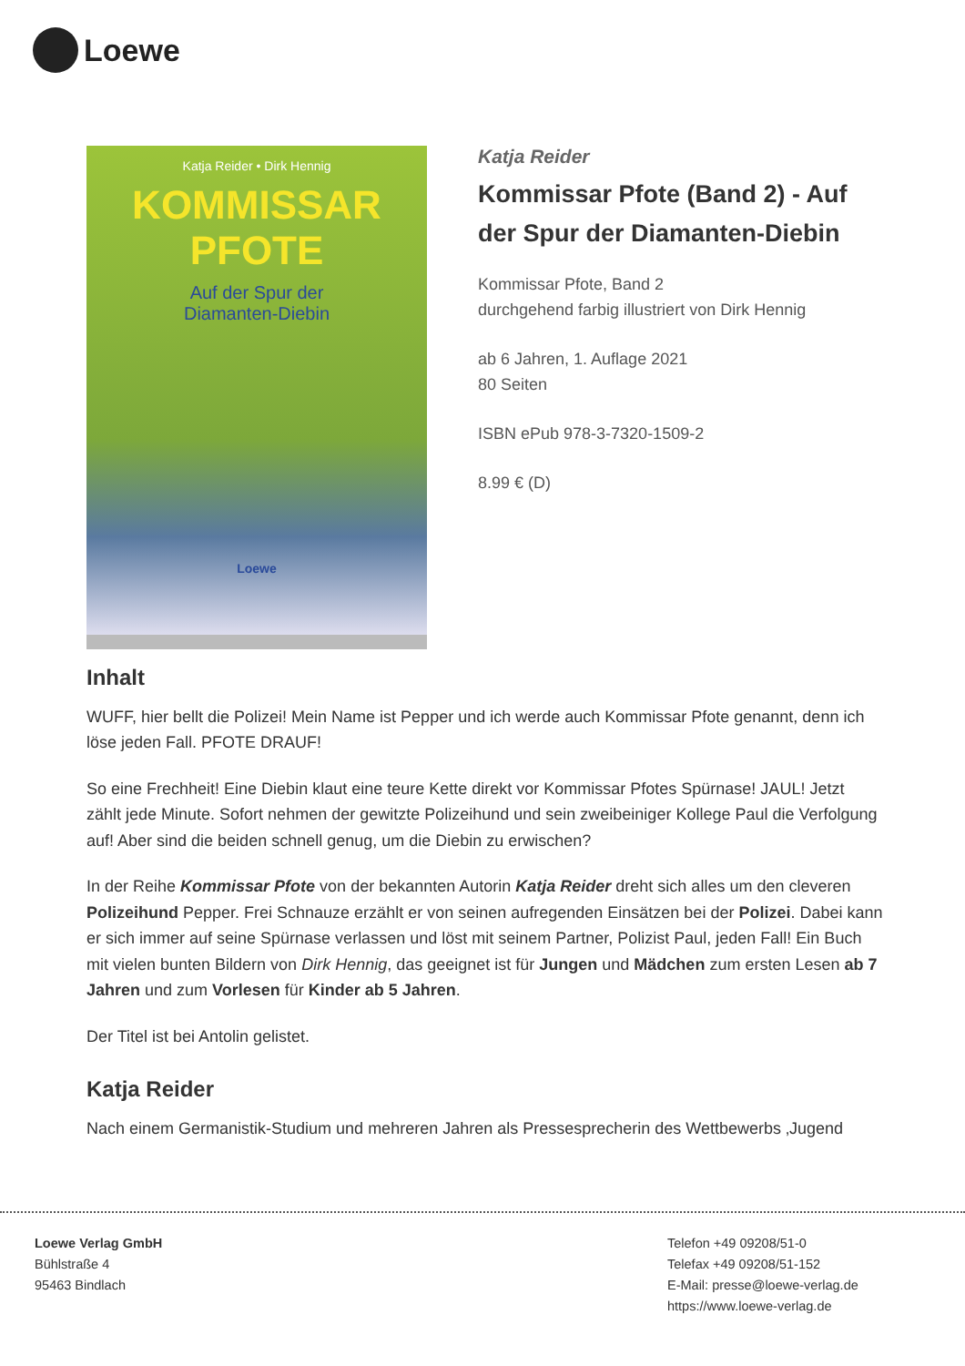Loewe
Katja Reider • Dirk Hennig
KOMMISSAR
PFOTE
Auf der Spur der
Diamanten-Diebin
Loewe
Katja Reider
Kommissar Pfote (Band 2) - Auf der Spur der Diamanten-Diebin
Kommissar Pfote, Band 2
durchgehend farbig illustriert von Dirk Hennig
ab 6 Jahren, 1. Auflage 2021
80 Seiten
ISBN ePub 978-3-7320-1509-2
8.99 € (D)
Inhalt
WUFF, hier bellt die Polizei! Mein Name ist Pepper und ich werde auch Kommissar Pfote genannt, denn ich löse jeden Fall. PFOTE DRAUF!
So eine Frechheit! Eine Diebin klaut eine teure Kette direkt vor Kommissar Pfotes Spürnase! JAUL! Jetzt zählt jede Minute. Sofort nehmen der gewitzte Polizeihund und sein zweibeiniger Kollege Paul die Verfolgung auf! Aber sind die beiden schnell genug, um die Diebin zu erwischen?
In der Reihe Kommissar Pfote von der bekannten Autorin Katja Reider dreht sich alles um den cleveren Polizeihund Pepper. Frei Schnauze erzählt er von seinen aufregenden Einsätzen bei der Polizei. Dabei kann er sich immer auf seine Spürnase verlassen und löst mit seinem Partner, Polizist Paul, jeden Fall! Ein Buch mit vielen bunten Bildern von Dirk Hennig, das geeignet ist für Jungen und Mädchen zum ersten Lesen ab 7 Jahren und zum Vorlesen für Kinder ab 5 Jahren.
Der Titel ist bei Antolin gelistet.
Katja Reider
Nach einem Germanistik-Studium und mehreren Jahren als Pressesprecherin des Wettbewerbs ‚Jugend
Loewe Verlag GmbH
Bühlstraße 4
95463 Bindlach
Telefon +49 09208/51-0
Telefax +49 09208/51-152
E-Mail: presse@loewe-verlag.de
https://www.loewe-verlag.de